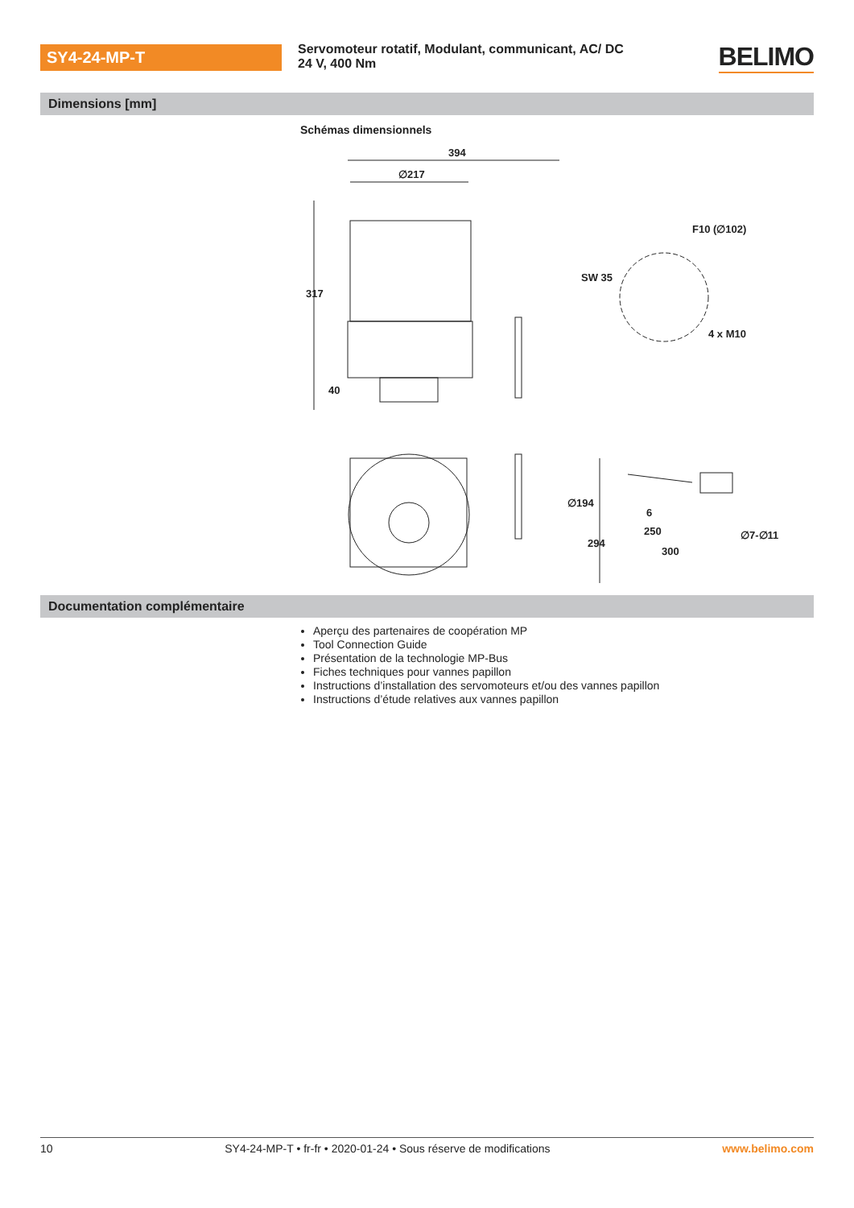SY4-24-MP-T
Servomoteur rotatif, Modulant, communicant, AC/ DC 24 V, 400 Nm
BELIMO
Dimensions [mm]
Schémas dimensionnels
394
∅217
317
40
F10 (∅102)
SW 35
4 x M10
∅194
294
6
250
300
∅7-∅11
Documentation complémentaire
Aperçu des partenaires de coopération MP
Tool Connection Guide
Présentation de la technologie MP-Bus
Fiches techniques pour vannes papillon
Instructions d’installation des servomoteurs et/ou des vannes papillon
Instructions d’étude relatives aux vannes papillon
10 SY4-24-MP-T • fr-fr • 2020-01-24 • Sous réserve de modifications www.belimo.com